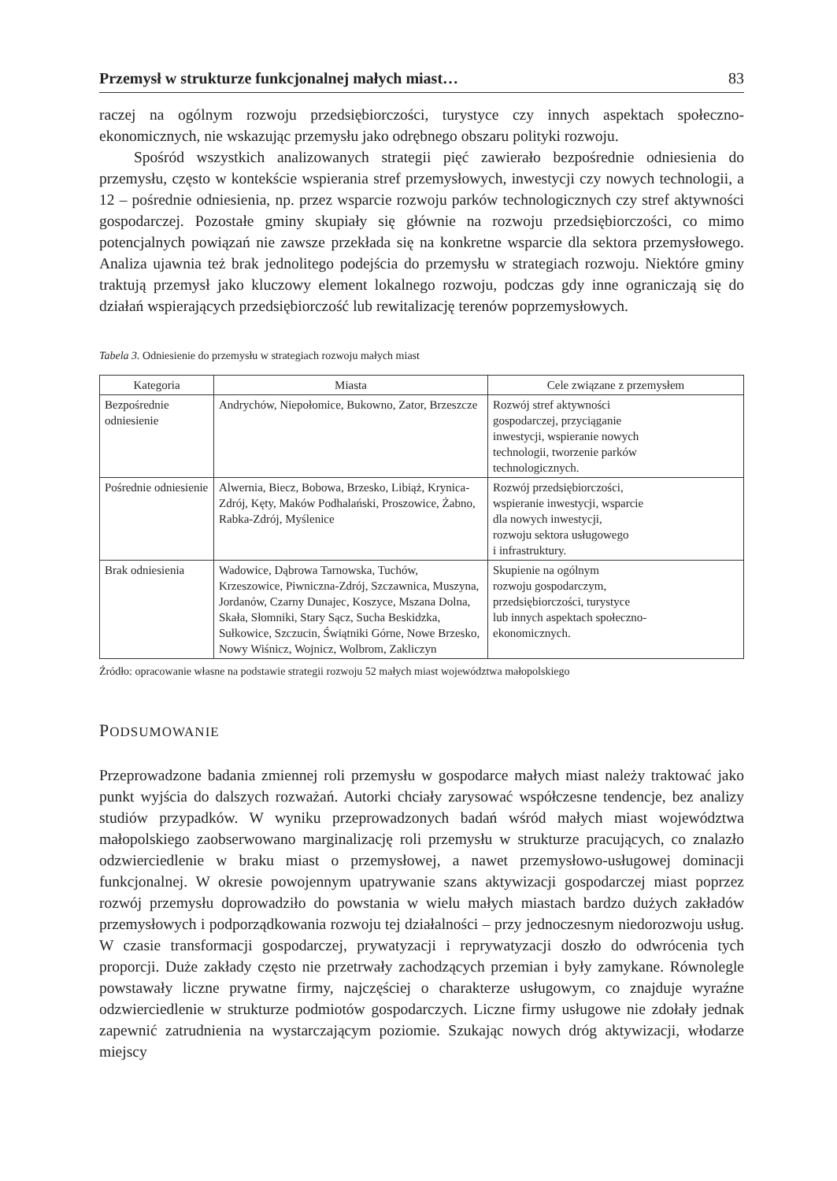Przemysł w strukturze funkcjonalnej małych miast… 83
raczej na ogólnym rozwoju przedsiębiorczości, turystyce czy innych aspektach społeczno-ekonomicznych, nie wskazując przemysłu jako odrębnego obszaru polityki rozwoju.
Spośród wszystkich analizowanych strategii pięć zawierało bezpośrednie odniesienia do przemysłu, często w kontekście wspierania stref przemysłowych, inwestycji czy nowych technologii, a 12 – pośrednie odniesienia, np. przez wsparcie rozwoju parków technologicznych czy stref aktywności gospodarczej. Pozostałe gminy skupiały się głównie na rozwoju przedsiębiorczości, co mimo potencjalnych powiązań nie zawsze przekłada się na konkretne wsparcie dla sektora przemysłowego. Analiza ujawnia też brak jednolitego podejścia do przemysłu w strategiach rozwoju. Niektóre gminy traktują przemysł jako kluczowy element lokalnego rozwoju, podczas gdy inne ograniczają się do działań wspierających przedsiębiorczość lub rewitalizację terenów poprzemysłowych.
Tabela 3. Odniesienie do przemysłu w strategiach rozwoju małych miast
| Kategoria | Miasta | Cele związane z przemysłem |
| --- | --- | --- |
| Bezpośrednie odniesienie | Andrychów, Niepołomice, Bukowno, Zator, Brzeszcze | Rozwój stref aktywności gospodarczej, przyciąganie inwestycji, wspieranie nowych technologii, tworzenie parków technologicznych. |
| Pośrednie odniesienie | Alwernia, Biecz, Bobowa, Brzesko, Libiąż, Krynica-Zdrój, Kęty, Maków Podhalański, Proszowice, Żabno, Rabka-Zdrój, Myślenice | Rozwój przedsiębiorczości, wspieranie inwestycji, wsparcie dla nowych inwestycji, rozwoju sektora usługowego i infrastruktury. |
| Brak odniesienia | Wadowice, Dąbrowa Tarnowska, Tuchów, Krzeszowice, Piwniczna-Zdrój, Szczawnica, Muszyna, Jordanów, Czarny Dunajec, Koszyce, Mszana Dolna, Skała, Słomniki, Stary Sącz, Sucha Beskidzka, Sułkowice, Szczucin, Świątniki Górne, Nowe Brzesko, Nowy Wiśnicz, Wojnicz, Wolbrom, Zakliczyn | Skupienie na ogólnym rozwoju gospodarczym, przedsiębiorczości, turystyce lub innych aspektach społeczno- ekonomicznych. |
Źródło: opracowanie własne na podstawie strategii rozwoju 52 małych miast województwa małopolskiego
PODSUMOWANIE
Przeprowadzone badania zmiennej roli przemysłu w gospodarce małych miast należy traktować jako punkt wyjścia do dalszych rozważań. Autorki chciały zarysować współczesne tendencje, bez analizy studiów przypadków. W wyniku przeprowadzonych badań wśród małych miast województwa małopolskiego zaobserwowano marginalizację roli przemysłu w strukturze pracujących, co znalazło odzwierciedlenie w braku miast o przemysłowej, a nawet przemysłowo-usługowej dominacji funkcjonalnej. W okresie powojennym upatrywanie szans aktywizacji gospodarczej miast poprzez rozwój przemysłu doprowadziło do powstania w wielu małych miastach bardzo dużych zakładów przemysłowych i podporządkowania rozwoju tej działalności – przy jednoczesnym niedorozwoju usług. W czasie transformacji gospodarczej, prywatyzacji i reprywatyzacji doszło do odwrócenia tych proporcji. Duże zakłady często nie przetrwały zachodzących przemian i były zamykane. Równolegle powstawały liczne prywatne firmy, najczęściej o charakterze usługowym, co znajduje wyraźne odzwierciedlenie w strukturze podmiotów gospodarczych. Liczne firmy usługowe nie zdołały jednak zapewnić zatrudnienia na wystarczającym poziomie. Szukając nowych dróg aktywizacji, włodarze miejscy